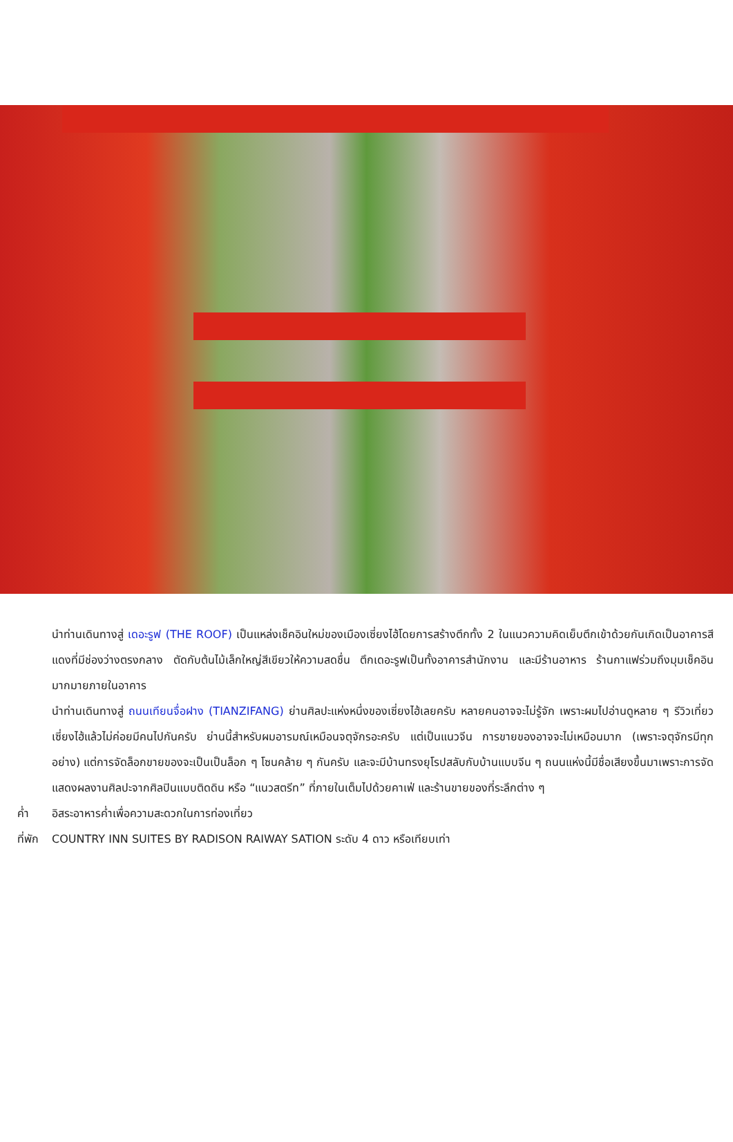นำท่านเดินทางสู่ เดอะรูฟ (THE ROOF) เป็นแหล่งเช็คอินใหม่ของเมืองเซี่ยงไฮ้โดยการสร้างตึกทั้ง 2 ในแนวความคิดเย็บตึกเข้าด้วยกันเกิดเป็นอาคารสีแดงที่มีช่องว่างตรงกลาง ตัดกับต้นไม้เล็กใหญ่สีเขียวให้ความสดชื่น ตึกเดอะรูฟเป็นทั้งอาคารสำนักงาน และมีร้านอาหาร ร้านกาแฟร่วมถึงมุมเช็คอินมากมายภายในอาคาร
นำท่านเดินทางสู่ ถนนเทียนจื่อฝาง (TIANZIFANG) ย่านศิลปะแห่งหนึ่งของเซี่ยงไฮ้เลยครับ หลายคนอาจจะไม่รู้จัก เพราะผมไปอ่านดูหลาย ๆ รีวิวเที่ยวเซี่ยงไฮ้แล้วไม่ค่อยมีคนไปกันครับ ย่านนี้สำหรับผมอารมณ์เหมือนจตุจักรอะครับ แต่เป็นแนวจีน การขายของอาจจะไม่เหมือนมาก (เพราะจตุจักรมีทุกอย่าง) แต่การจัดล็อกขายของจะเป็นเป็นล็อก ๆ โซนคล้าย ๆ กันครับ และจะมีบ้านทรงยุโรปสลับกับบ้านแบบจีน ๆ ถนนแห่งนี้มีชื่อเสียงขึ้นมาเพราะการจัดแสดงผลงานศิลปะจากศิลปินแบบติดดิน หรือ “แนวสตรีท” ที่ภายในเต็มไปด้วยคาเฟ่ และร้านขายของที่ระลึกต่าง ๆ
ค่ำ อิสระอาหารค่ำเพื่อความสะดวกในการท่องเที่ยว
ที่พัก
COUNTRY INN SUITES BY RADISON RAIWAY SATION ระดับ 4 ดาว หรือเทียบเท่า